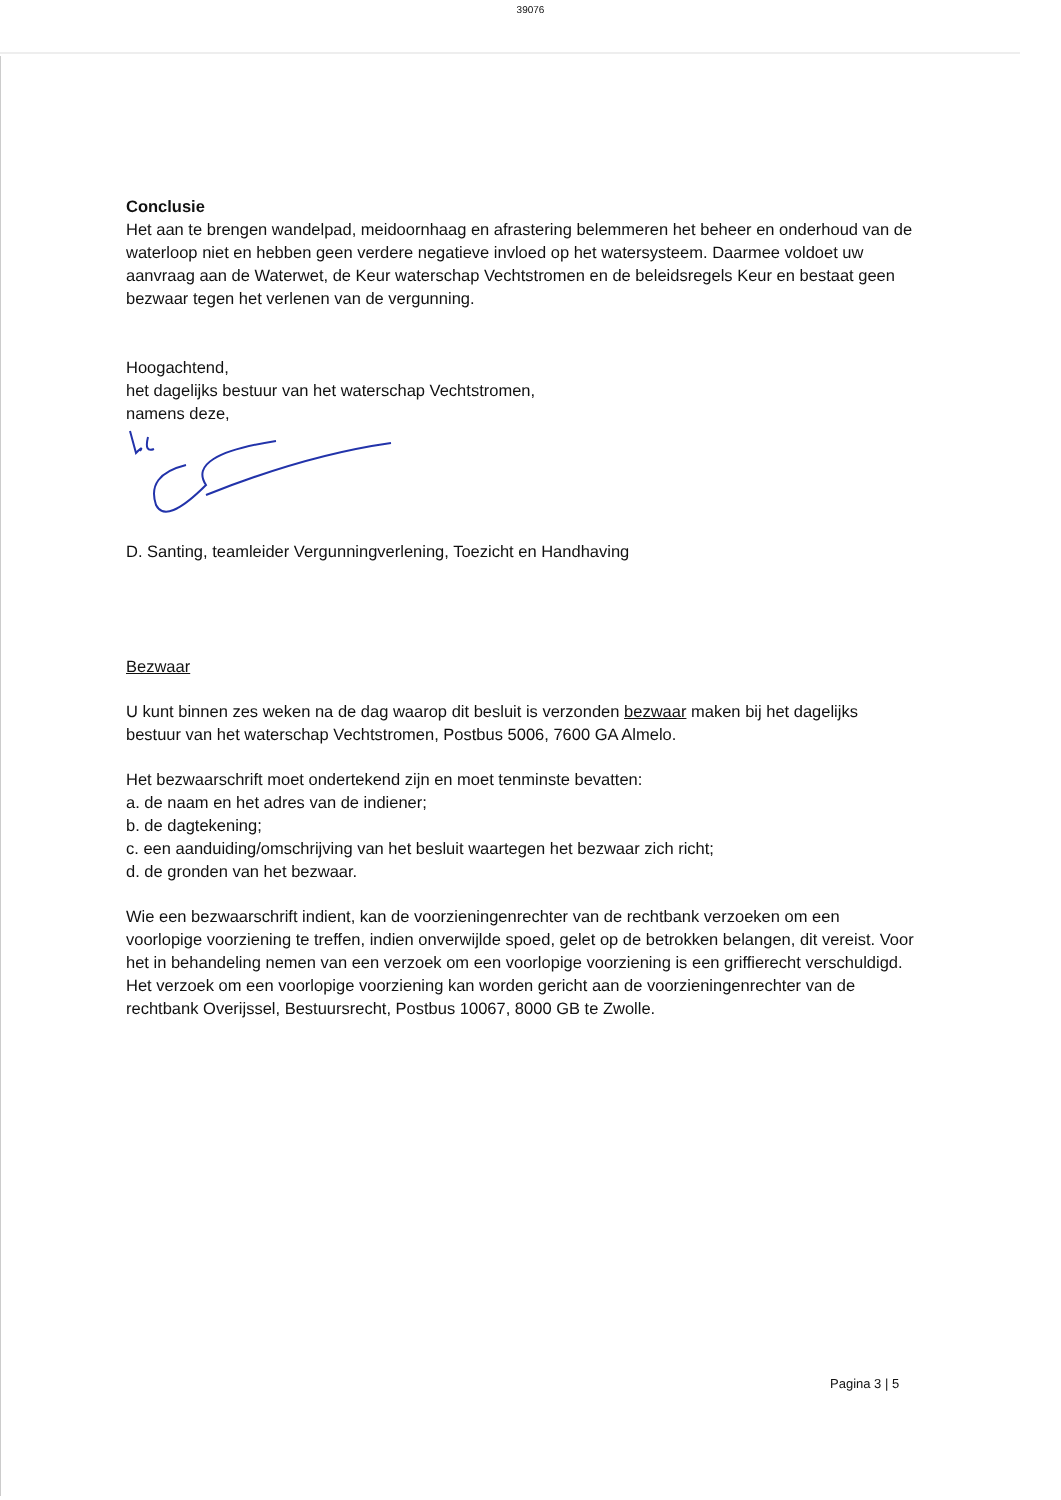39076
Conclusie
Het aan te brengen wandelpad, meidoornhaag en afrastering belemmeren het beheer en onderhoud van de waterloop niet en hebben geen verdere negatieve invloed op het watersysteem. Daarmee voldoet uw aanvraag aan de Waterwet, de Keur waterschap Vechtstromen en de beleidsregels Keur en bestaat geen bezwaar tegen het verlenen van de vergunning.
Hoogachtend,
het dagelijks bestuur van het waterschap Vechtstromen,
namens deze,
D. Santing, teamleider Vergunningverlening, Toezicht en Handhaving
Bezwaar
U kunt binnen zes weken na de dag waarop dit besluit is verzonden bezwaar maken bij het dagelijks bestuur van het waterschap Vechtstromen, Postbus 5006, 7600 GA Almelo.
Het bezwaarschrift moet ondertekend zijn en moet tenminste bevatten:
a. de naam en het adres van de indiener;
b. de dagtekening;
c. een aanduiding/omschrijving van het besluit waartegen het bezwaar zich richt;
d. de gronden van het bezwaar.
Wie een bezwaarschrift indient, kan de voorzieningenrechter van de rechtbank verzoeken om een voorlopige voorziening te treffen, indien onverwijlde spoed, gelet op de betrokken belangen, dit vereist. Voor het in behandeling nemen van een verzoek om een voorlopige voorziening is een griffierecht verschuldigd.
Het verzoek om een voorlopige voorziening kan worden gericht aan de voorzieningenrechter van de rechtbank Overijssel, Bestuursrecht, Postbus 10067, 8000 GB te Zwolle.
Pagina 3 | 5